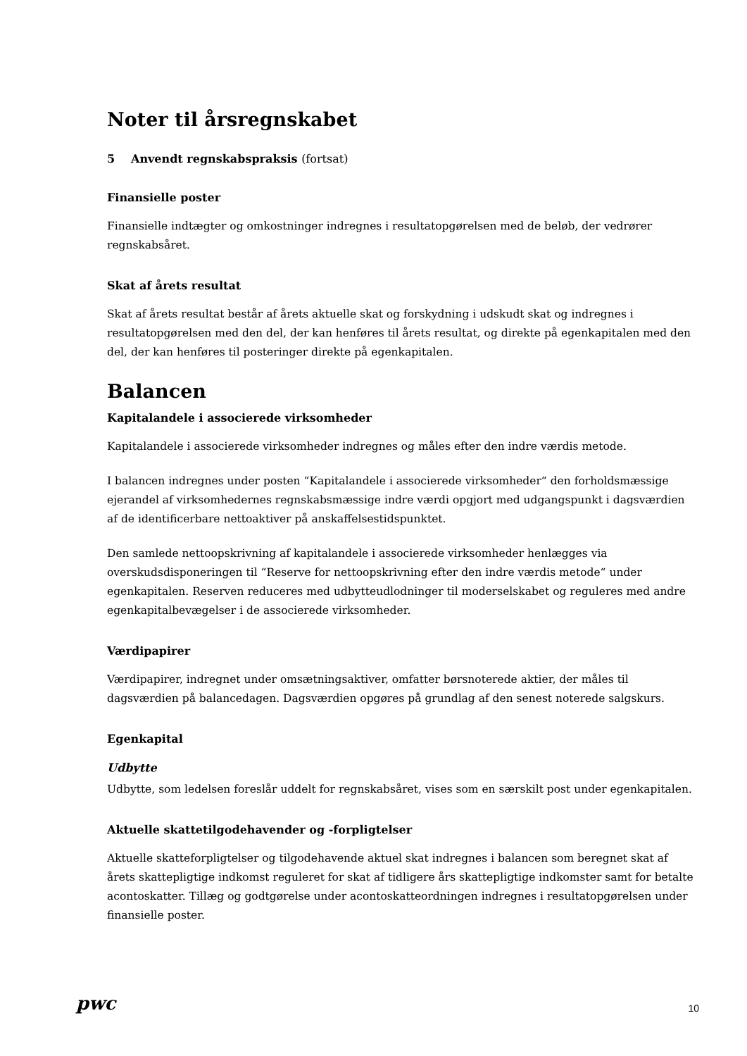Noter til årsregnskabet
5 Anvendt regnskabspraksis (fortsat)
Finansielle poster
Finansielle indtægter og omkostninger indregnes i resultatopgørelsen med de beløb, der vedrører regnskabsåret.
Skat af årets resultat
Skat af årets resultat består af årets aktuelle skat og forskydning i udskudt skat og indregnes i resultatopgørelsen med den del, der kan henføres til årets resultat, og direkte på egenkapitalen med den del, der kan henføres til posteringer direkte på egenkapitalen.
Balancen
Kapitalandele i associerede virksomheder
Kapitalandele i associerede virksomheder indregnes og måles efter den indre værdis metode.
I balancen indregnes under posten “Kapitalandele i associerede virksomheder“ den forholdsmæssige ejerandel af virksomhedernes regnskabsmæssige indre værdi opgjort med udgangspunkt i dagsværdien af de identificerbare nettoaktiver på anskaffelsestidspunktet.
Den samlede nettoopskrivning af kapitalandele i associerede virksomheder henlægges via overskudsdisponeringen til “Reserve for nettoopskrivning efter den indre værdis metode“ under egenkapitalen. Reserven reduceres med udbytteudlodninger til moderselskabet og reguleres med andre egenkapitalbevægelser i de associerede virksomheder.
Værdipapirer
Værdipapirer, indregnet under omsætningsaktiver, omfatter børsnoterede aktier, der måles til dagsværdien på balancedagen. Dagsværdien opgøres på grundlag af den senest noterede salgskurs.
Egenkapital
Udbytte
Udbytte, som ledelsen foreslår uddelt for regnskabsåret, vises som en særskilt post under egenkapitalen.
Aktuelle skattetilgodehavender og -forpligtelser
Aktuelle skatteforpligtelser og tilgodehavende aktuel skat indregnes i balancen som beregnet skat af årets skattepligtige indkomst reguleret for skat af tidligere års skattepligtige indkomster samt for betalte acontoskatter. Tillæg og godtgørelse under acontoskatteordningen indregnes i resultatopgørelsen under finansielle poster.
pwc 10